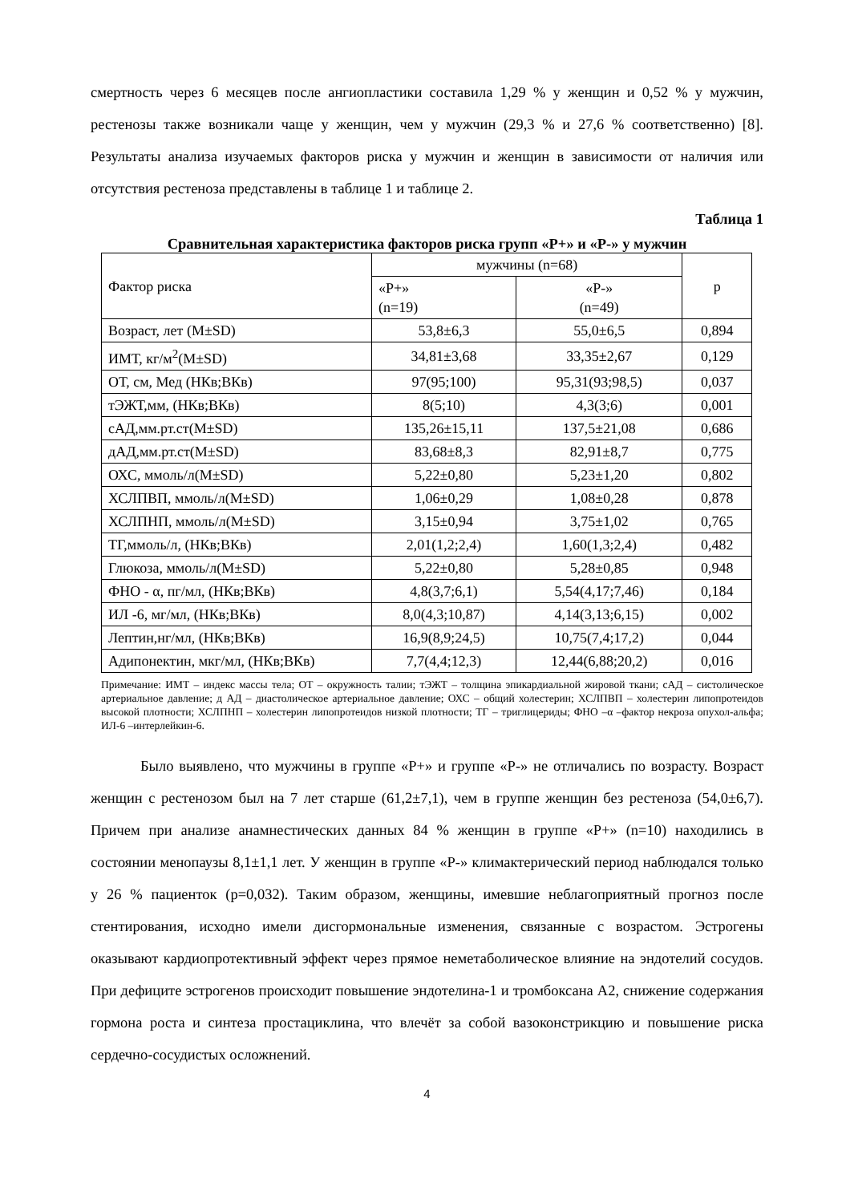смертность через 6 месяцев после ангиопластики составила 1,29 % у женщин и 0,52 % у мужчин, рестенозы также возникали чаще у женщин, чем у мужчин (29,3 % и 27,6 % соответственно) [8]. Результаты анализа изучаемых факторов риска у мужчин и женщин в зависимости от наличия или отсутствия рестеноза представлены в таблице 1 и таблице 2.
Таблица 1
Сравнительная характеристика факторов риска групп «Р+» и «Р-» у мужчин
| Фактор риска | мужчины (n=68) | | р |
| | «Р+» (n=19) | «Р-» (n=49) | |
| Возраст, лет (M±SD) | 53,8±6,3 | 55,0±6,5 | 0,894 |
| ИМТ, кг/м<sup>2</sup>(M±SD) | 34,81±3,68 | 33,35±2,67 | 0,129 |
| ОТ, см, Мед (НКв;ВКв) | 97(95;100) | 95,31(93;98,5) | 0,037 |
| тЭЖТ,мм, (НКв;ВКв) | 8(5;10) | 4,3(3;6) | 0,001 |
| сАД,мм.рт.ст(M±SD) | 135,26±15,11 | 137,5±21,08 | 0,686 |
| дАД,мм.рт.ст(M±SD) | 83,68±8,3 | 82,91±8,7 | 0,775 |
| ОХС, ммоль/л(M±SD) | 5,22±0,80 | 5,23±1,20 | 0,802 |
| ХСЛПВП, ммоль/л(M±SD) | 1,06±0,29 | 1,08±0,28 | 0,878 |
| ХСЛПНП, ммоль/л(M±SD) | 3,15±0,94 | 3,75±1,02 | 0,765 |
| ТГ,ммоль/л, (НКв;ВКв) | 2,01(1,2;2,4) | 1,60(1,3;2,4) | 0,482 |
| Глюкоза, ммоль/л(M±SD) | 5,22±0,80 | 5,28±0,85 | 0,948 |
| ФНО - α, пг/мл, (НКв;ВКв) | 4,8(3,7;6,1) | 5,54(4,17;7,46) | 0,184 |
| ИЛ -6, мг/мл, (НКв;ВКв) | 8,0(4,3;10,87) | 4,14(3,13;6,15) | 0,002 |
| Лептин,нг/мл, (НКв;ВКв) | 16,9(8,9;24,5) | 10,75(7,4;17,2) | 0,044 |
| Адипонектин, мкг/мл, (НКв;ВКв) | 7,7(4,4;12,3) | 12,44(6,88;20,2) | 0,016 |
Примечание: ИМТ – индекс массы тела; ОТ – окружность талии; тЭЖТ – толщина эпикардиальной жировой ткани; сАД – систолическое артериальное давление; д АД – диастолическое артериальное давление; ОХС – общий холестерин; ХСЛПВП – холестерин липопротеидов высокой плотности; ХСЛПНП – холестерин липопротеидов низкой плотности; ТГ – триглицериды; ФНО –α –фактор некроза опухол-альфа; ИЛ-6 –интерлейкин-6.
Было выявлено, что мужчины в группе «Р+» и группе «Р-» не отличались по возрасту. Возраст женщин с рестенозом был на 7 лет старше (61,2±7,1), чем в группе женщин без рестеноза (54,0±6,7). Причем при анализе анамнестических данных 84 % женщин в группе «Р+» (n=10) находились в состоянии менопаузы 8,1±1,1 лет. У женщин в группе «Р-» климактерический период наблюдался только у 26 % пациенток (р=0,032). Таким образом, женщины, имевшие неблагоприятный прогноз после стентирования, исходно имели дисгормональные изменения, связанные с возрастом. Эстрогены оказывают кардиопротективный эффект через прямое неметаболическое влияние на эндотелий сосудов. При дефиците эстрогенов происходит повышение эндотелина-1 и тромбоксана А2, снижение содержания гормона роста и синтеза простациклина, что влечёт за собой вазоконстрикцию и повышение риска сердечно-сосудистых осложнений.
4